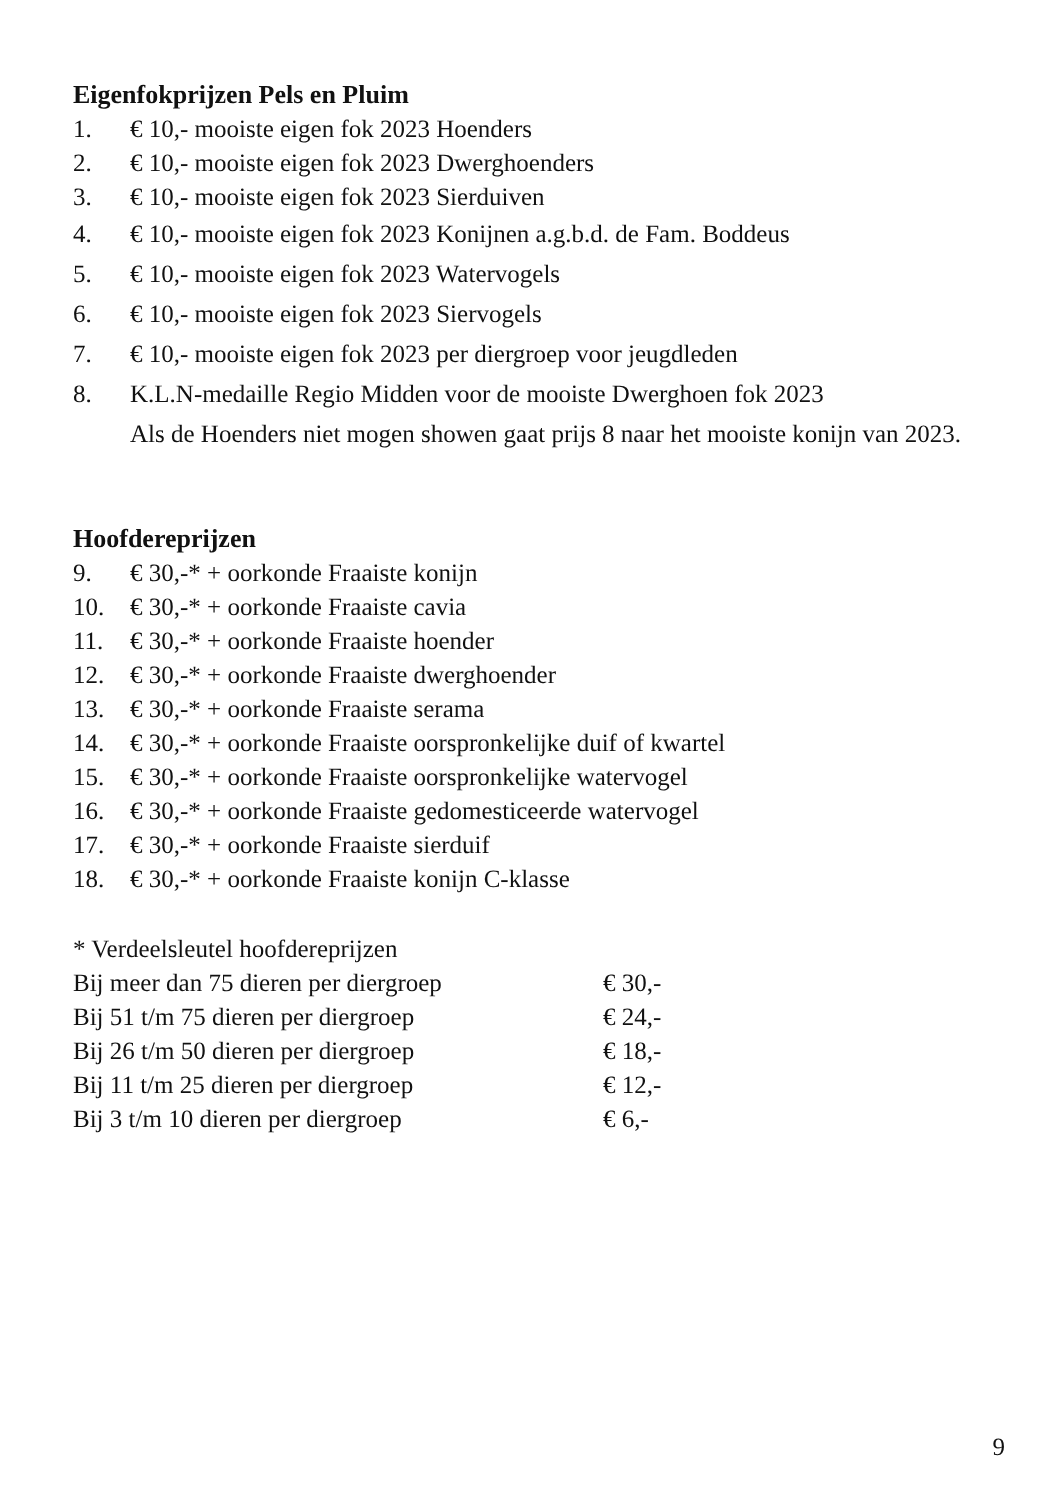Eigenfokprijzen Pels en Pluim
1. € 10,- mooiste eigen fok 2023 Hoenders
2. € 10,- mooiste eigen fok 2023 Dwerghoenders
3. € 10,- mooiste eigen fok 2023 Sierduiven
4. € 10,- mooiste eigen fok 2023 Konijnen a.g.b.d. de Fam. Boddeus
5. € 10,- mooiste eigen fok 2023 Watervogels
6. € 10,- mooiste eigen fok 2023 Siervogels
7. € 10,- mooiste eigen fok 2023 per diergroep voor jeugdleden
8. K.L.N-medaille Regio Midden voor de mooiste Dwerghoen fok 2023
Als de Hoenders niet mogen showen gaat prijs 8 naar het mooiste konijn van 2023.
Hoofdereprijzen
9. € 30,-* + oorkonde Fraaiste konijn
10. € 30,-* + oorkonde Fraaiste cavia
11. € 30,-* + oorkonde Fraaiste hoender
12. € 30,-* + oorkonde Fraaiste dwerghoender
13. € 30,-* + oorkonde Fraaiste serama
14. € 30,-* + oorkonde Fraaiste oorspronkelijke duif of kwartel
15. € 30,-* + oorkonde Fraaiste oorspronkelijke watervogel
16. € 30,-* + oorkonde Fraaiste gedomesticeerde watervogel
17. € 30,-* + oorkonde Fraaiste sierduif
18. € 30,-* + oorkonde Fraaiste konijn C-klasse
* Verdeelsleutel hoofdereprijzen
Bij meer dan 75 dieren per diergroep € 30,-
Bij 51 t/m 75 dieren per diergroep € 24,-
Bij 26 t/m 50 dieren per diergroep € 18,-
Bij 11 t/m 25 dieren per diergroep € 12,-
Bij 3 t/m 10 dieren per diergroep € 6,-
9